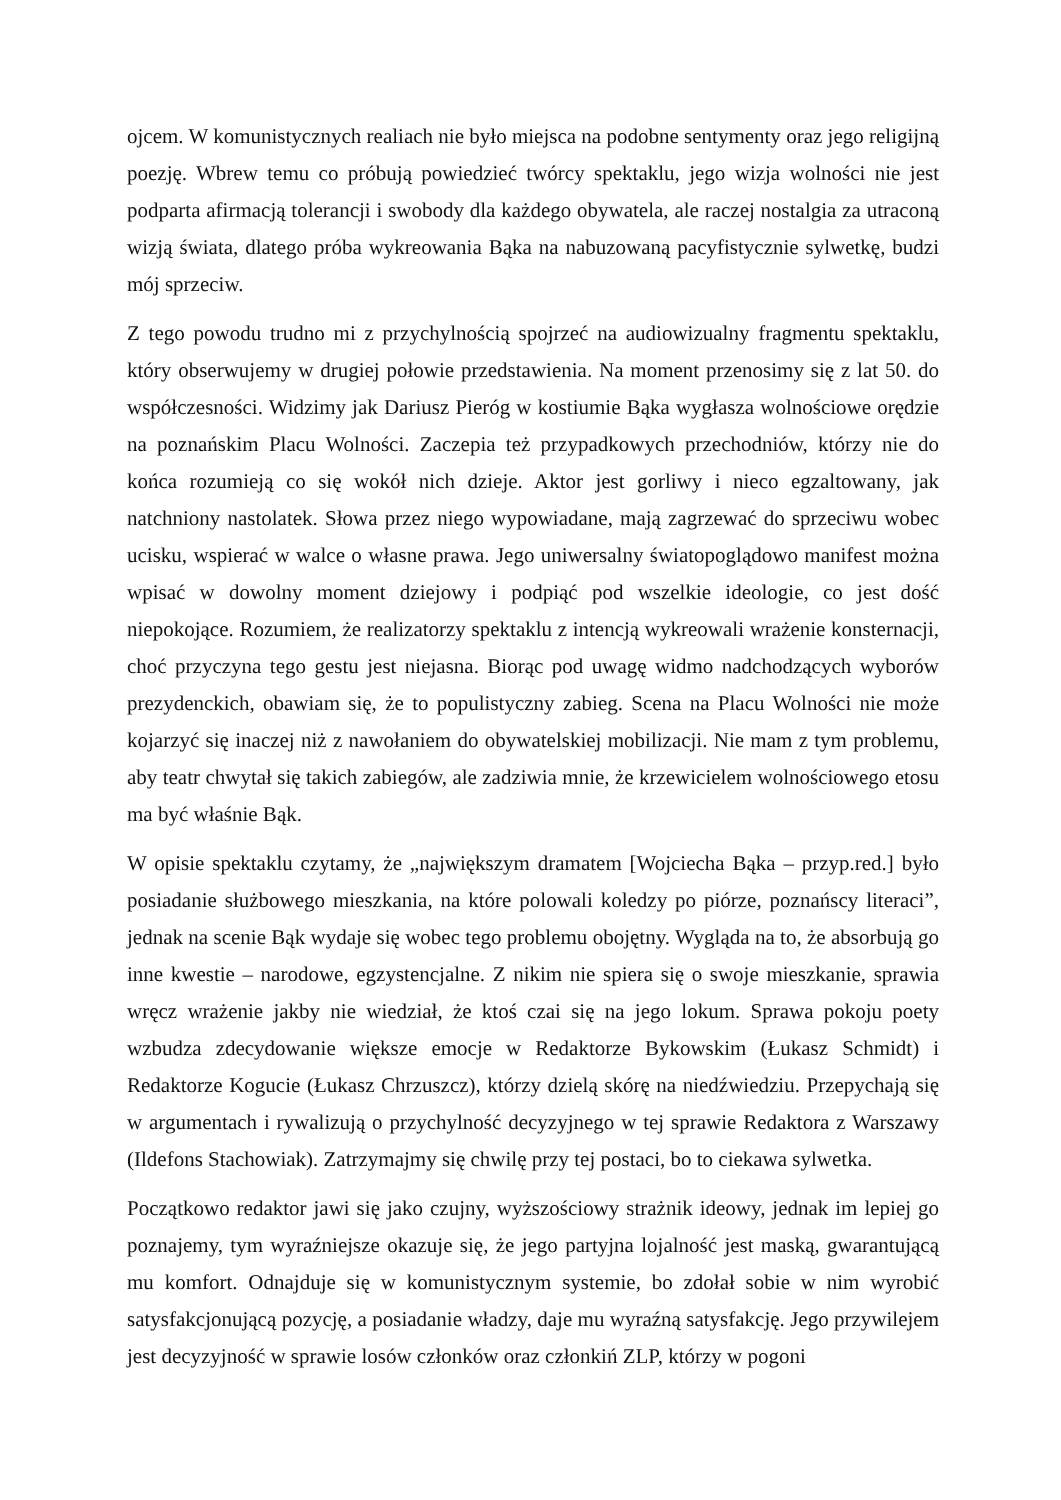ojcem. W komunistycznych realiach nie było miejsca na podobne sentymenty oraz jego religijną poezję. Wbrew temu co próbują powiedzieć twórcy spektaklu, jego wizja wolności nie jest podparta afirmacją tolerancji i swobody dla każdego obywatela, ale raczej nostalgia za utraconą wizją świata, dlatego próba wykreowania Bąka na nabuzowaną pacyfistycznie sylwetkę, budzi mój sprzeciw.
Z tego powodu trudno mi z przychylnością spojrzeć na audiowizualny fragmentu spektaklu, który obserwujemy w drugiej połowie przedstawienia. Na moment przenosimy się z lat 50. do współczesności. Widzimy jak Dariusz Pieróg w kostiumie Bąka wygłasza wolnościowe orędzie na poznańskim Placu Wolności. Zaczepia też przypadkowych przechodniów, którzy nie do końca rozumieją co się wokół nich dzieje. Aktor jest gorliwy i nieco egzaltowany, jak natchniony nastolatek. Słowa przez niego wypowiadane, mają zagrzewać do sprzeciwu wobec ucisku, wspierać w walce o własne prawa. Jego uniwersalny światopoglądowo manifest można wpisać w dowolny moment dziejowy i podpiąć pod wszelkie ideologie, co jest dość niepokojące. Rozumiem, że realizatorzy spektaklu z intencją wykreowali wrażenie konsternacji, choć przyczyna tego gestu jest niejasna. Biorąc pod uwagę widmo nadchodzących wyborów prezydenckich, obawiam się, że to populistyczny zabieg. Scena na Placu Wolności nie może kojarzyć się inaczej niż z nawołaniem do obywatelskiej mobilizacji. Nie mam z tym problemu, aby teatr chwytał się takich zabiegów, ale zadziwia mnie, że krzewicielem wolnościowego etosu ma być właśnie Bąk.
W opisie spektaklu czytamy, że „największym dramatem [Wojciecha Bąka – przyp.red.] było posiadanie służbowego mieszkania, na które polowali koledzy po piórze, poznańscy literaci”, jednak na scenie Bąk wydaje się wobec tego problemu obojętny. Wygląda na to, że absorbują go inne kwestie – narodowe, egzystencjalne. Z nikim nie spiera się o swoje mieszkanie, sprawia wręcz wrażenie jakby nie wiedział, że ktoś czai się na jego lokum. Sprawa pokoju poety wzbudza zdecydowanie większe emocje w Redaktorze Bykowskim (Łukasz Schmidt) i Redaktorze Kogucie (Łukasz Chrzuszcz), którzy dzielą skórę na niedźwiedziu. Przepychają się w argumentach i rywalizują o przychylność decyzyjnego w tej sprawie Redaktora z Warszawy (Ildefons Stachowiak). Zatrzymajmy się chwilę przy tej postaci, bo to ciekawa sylwetka.
Początkowo redaktor jawi się jako czujny, wyższościowy strażnik ideowy, jednak im lepiej go poznajemy, tym wyraźniejsze okazuje się, że jego partyjna lojalność jest maską, gwarantującą mu komfort. Odnajduje się w komunistycznym systemie, bo zdołał sobie w nim wyrobić satysfakcjonującą pozycję, a posiadanie władzy, daje mu wyraźną satysfakcję. Jego przywilejem jest decyzyjność w sprawie losów członków oraz członkiń ZLP, którzy w pogoni